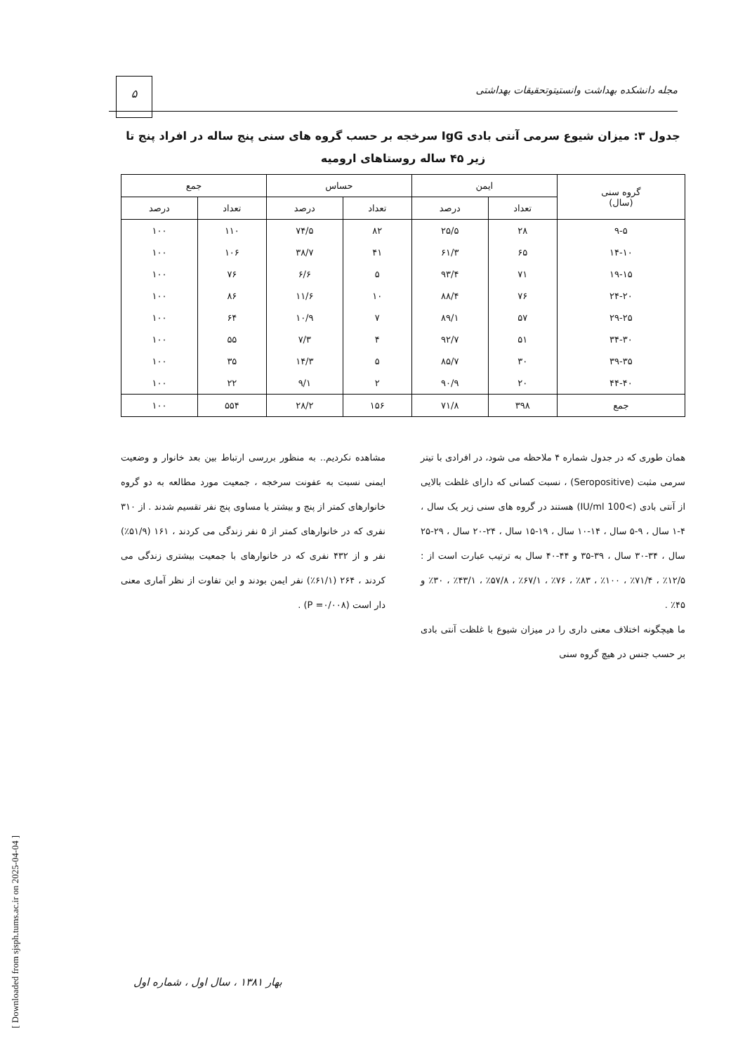مجله دانشکده بهداشت وانستیتوتحقیقات بهداشتی
۵
جدول ۳: میزان شیوع سرمی آنتی بادی IgG سرخجه بر حسب گروه های سنی پنج ساله در افراد پنج تا زیر ۴۵ ساله روستاهای ارومیه
| گروه سنی (سال) | ایمن | | حساس | | جمع | |
| --- | --- | --- | --- | --- | --- | --- |
| | تعداد | درصد | تعداد | درصد | تعداد | درصد |
| ۹-۵ | ۲۸ | ۲۵/۵ | ۸۲ | ۷۴/۵ | ۱۱۰ | ۱۰۰ |
| ۱۴-۱۰ | ۶۵ | ۶۱/۳ | ۴۱ | ۳۸/۷ | ۱۰۶ | ۱۰۰ |
| ۱۹-۱۵ | ۷۱ | ۹۳/۴ | ۵ | ۶/۶ | ۷۶ | ۱۰۰ |
| ۲۴-۲۰ | ۷۶ | ۸۸/۴ | ۱۰ | ۱۱/۶ | ۸۶ | ۱۰۰ |
| ۲۹-۲۵ | ۵۷ | ۸۹/۱ | ۷ | ۱۰/۹ | ۶۴ | ۱۰۰ |
| ۳۴-۳۰ | ۵۱ | ۹۲/۷ | ۴ | ۷/۳ | ۵۵ | ۱۰۰ |
| ۳۹-۳۵ | ۳۰ | ۸۵/۷ | ۵ | ۱۴/۳ | ۳۵ | ۱۰۰ |
| ۴۴-۴۰ | ۲۰ | ۹۰/۹ | ۲ | ۹/۱ | ۲۲ | ۱۰۰ |
| جمع | ۳۹۸ | ۷۱/۸ | ۱۵۶ | ۲۸/۲ | ۵۵۴ | ۱۰۰ |
همان طوری که در جدول شماره ۴ ملاحظه می شود، در افرادی با تیتر سرمی مثبت (Seropositive) ، نسبت کسانی که دارای غلظت بالایی از آنتی بادی (>100 IU/ml) هستند در گروه های سنی زیر یک سال ، ۴-۱ سال ، ۹-۵ سال ، ۱۴-۱۰ سال ، ۱۹-۱۵ سال ، ۲۴-۲۰ سال ، ۲۹-۲۵ سال ، ۳۴-۳۰ سال ، ۳۹-۳۵ و ۴۴-۴۰ سال به ترتیب عبارت است از : ۱۲/۵٪ ، ۷۱/۴٪ ، ۱۰۰٪ ، ۸۳٪ ، ۷۶٪ ، ۶۷/۱٪ ، ۵۷/۸٪ ، ۴۳/۱٪ ، ۳۰٪ و ۴۵٪ .
ما هیچگونه اختلاف معنی داری را در میزان شیوع با غلظت آنتی بادی بر حسب جنس در هیچ گروه سنی
مشاهده نکردیم.. به منظور بررسی ارتباط بین بعد خانوار و وضعیت ایمنی نسبت به عفونت سرخجه ، جمعیت مورد مطالعه به دو گروه خانوارهای کمتر از پنج و بیشتر یا مساوی پنج نفر تقسیم شدند . از ۳۱۰ نفری که در خانوارهای کمتر از ۵ نفر زندگی می کردند ، ۱۶۱ (۵۱/۹٪) نفر و از ۴۳۲ نفری که در خانوارهای با جمعیت بیشتری زندگی می کردند ، ۲۶۴ (۶۱/۱٪) نفر ایمن بودند و این تفاوت از نظر آماری معنی دار است (P =۰/۰۰۸) .
بهار ۱۳۸۱ ، سال اول ، شماره اول
[ Downloaded from sjsph.tums.ac.ir on 2025-04-04 ]